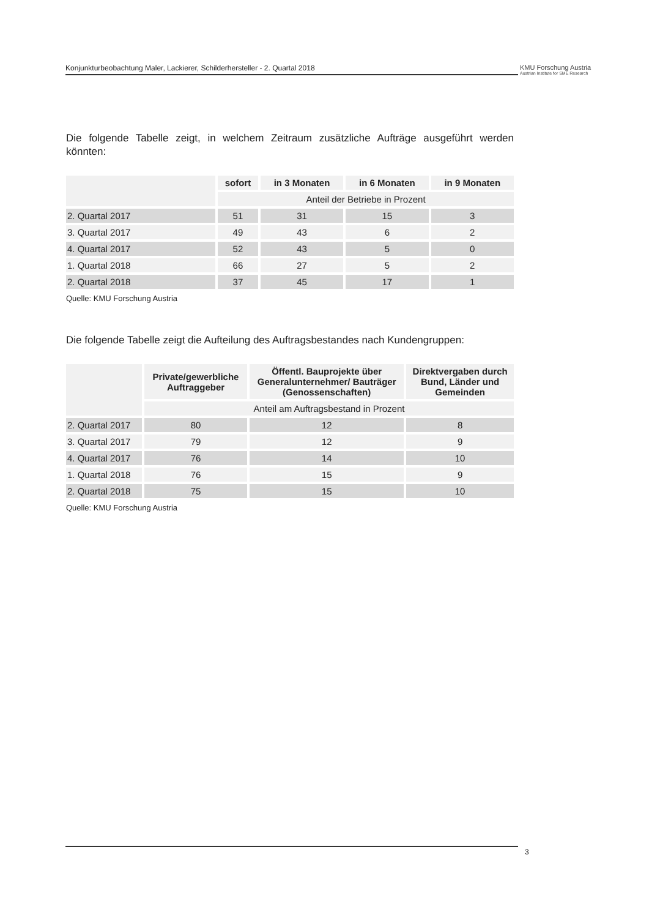Konjunkturbeobachtung Maler, Lackierer, Schilderhersteller - 2. Quartal 2018
KMU Forschung Austria
Austrian Institute for SME Research
Die folgende Tabelle zeigt, in welchem Zeitraum zusätzliche Aufträge ausgeführt werden könnten:
| | sofort | in 3 Monaten | in 6 Monaten | in 9 Monaten |
| --- | --- | --- | --- | --- |
| | Anteil der Betriebe in Prozent | | | |
| 2. Quartal 2017 | 51 | 31 | 15 | 3 |
| 3. Quartal 2017 | 49 | 43 | 6 | 2 |
| 4. Quartal 2017 | 52 | 43 | 5 | 0 |
| 1. Quartal 2018 | 66 | 27 | 5 | 2 |
| 2. Quartal 2018 | 37 | 45 | 17 | 1 |
Quelle: KMU Forschung Austria
Die folgende Tabelle zeigt die Aufteilung des Auftragsbestandes nach Kundengruppen:
| | Private/gewerbliche Auftraggeber | Öffentl. Bauprojekte über Generalunternehmer/ Bauträger (Genossenschaften) | Direktvergaben durch Bund, Länder und Gemeinden |
| --- | --- | --- | --- |
| | Anteil am Auftragsbestand in Prozent | | |
| 2. Quartal 2017 | 80 | 12 | 8 |
| 3. Quartal 2017 | 79 | 12 | 9 |
| 4. Quartal 2017 | 76 | 14 | 10 |
| 1. Quartal 2018 | 76 | 15 | 9 |
| 2. Quartal 2018 | 75 | 15 | 10 |
Quelle: KMU Forschung Austria
3